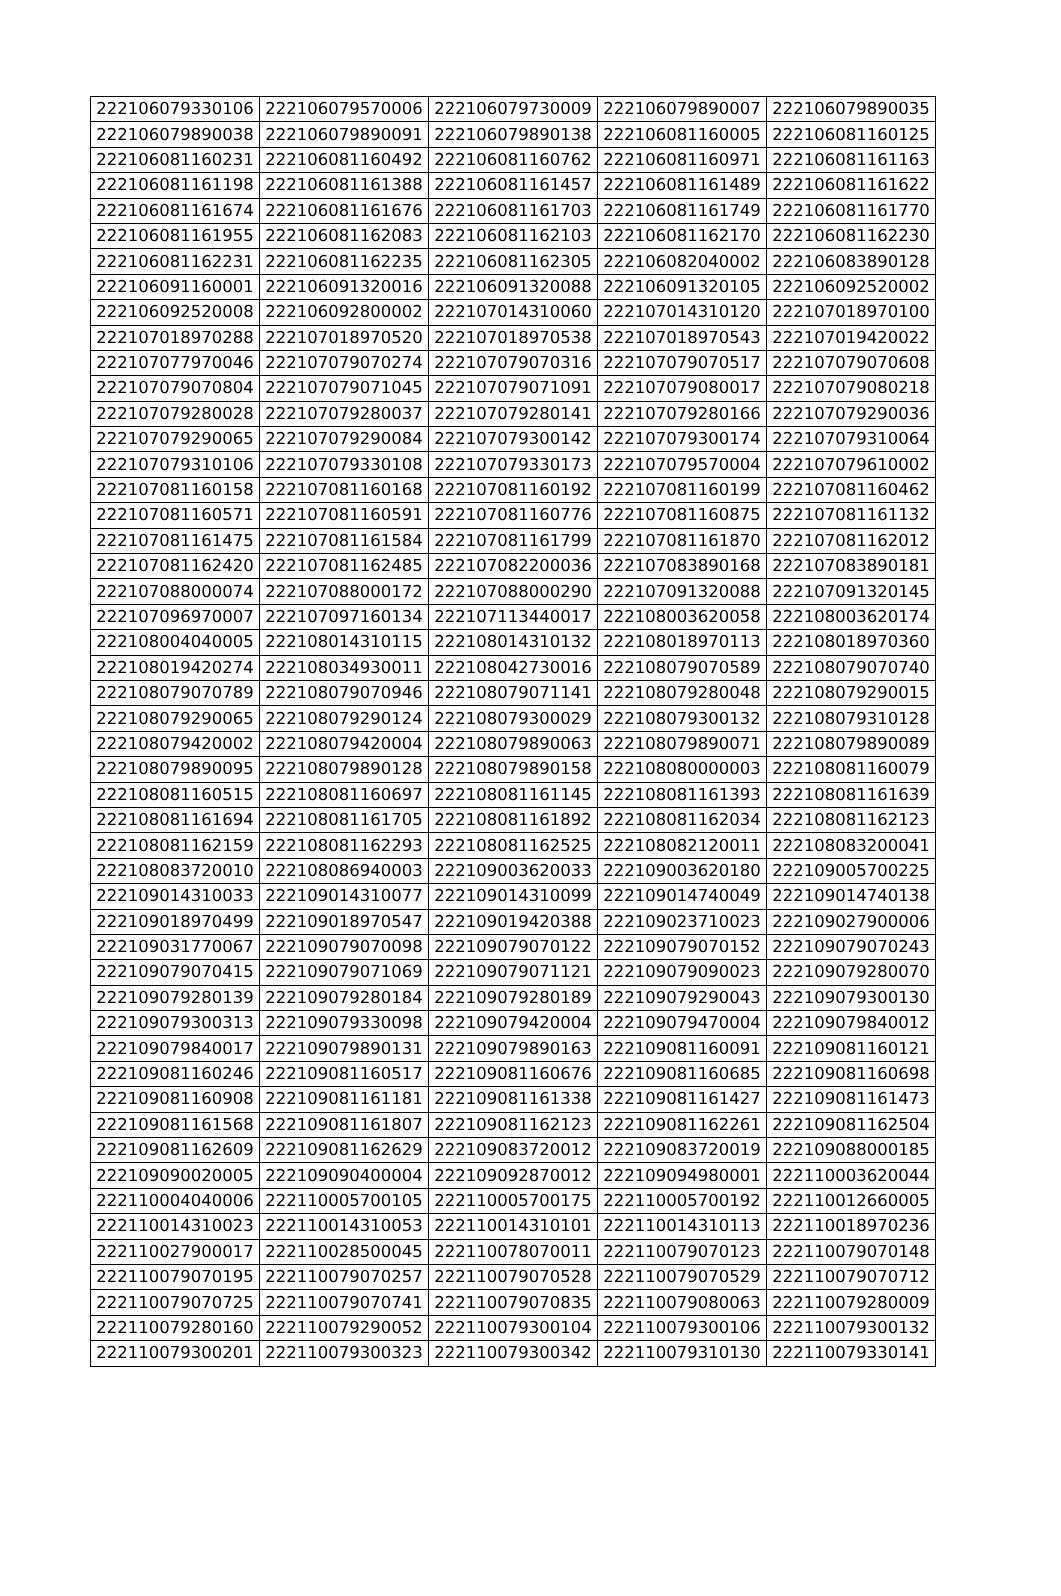| 222106079330106 | 222106079570006 | 222106079730009 | 222106079890007 | 222106079890035 |
| 222106079890038 | 222106079890091 | 222106079890138 | 222106081160005 | 222106081160125 |
| 222106081160231 | 222106081160492 | 222106081160762 | 222106081160971 | 222106081161163 |
| 222106081161198 | 222106081161388 | 222106081161457 | 222106081161489 | 222106081161622 |
| 222106081161674 | 222106081161676 | 222106081161703 | 222106081161749 | 222106081161770 |
| 222106081161955 | 222106081162083 | 222106081162103 | 222106081162170 | 222106081162230 |
| 222106081162231 | 222106081162235 | 222106081162305 | 222106082040002 | 222106083890128 |
| 222106091160001 | 222106091320016 | 222106091320088 | 222106091320105 | 222106092520002 |
| 222106092520008 | 222106092800002 | 222107014310060 | 222107014310120 | 222107018970100 |
| 222107018970288 | 222107018970520 | 222107018970538 | 222107018970543 | 222107019420022 |
| 222107077970046 | 222107079070274 | 222107079070316 | 222107079070517 | 222107079070608 |
| 222107079070804 | 222107079071045 | 222107079071091 | 222107079080017 | 222107079080218 |
| 222107079280028 | 222107079280037 | 222107079280141 | 222107079280166 | 222107079290036 |
| 222107079290065 | 222107079290084 | 222107079300142 | 222107079300174 | 222107079310064 |
| 222107079310106 | 222107079330108 | 222107079330173 | 222107079570004 | 222107079610002 |
| 222107081160158 | 222107081160168 | 222107081160192 | 222107081160199 | 222107081160462 |
| 222107081160571 | 222107081160591 | 222107081160776 | 222107081160875 | 222107081161132 |
| 222107081161475 | 222107081161584 | 222107081161799 | 222107081161870 | 222107081162012 |
| 222107081162420 | 222107081162485 | 222107082200036 | 222107083890168 | 222107083890181 |
| 222107088000074 | 222107088000172 | 222107088000290 | 222107091320088 | 222107091320145 |
| 222107096970007 | 222107097160134 | 222107113440017 | 222108003620058 | 222108003620174 |
| 222108004040005 | 222108014310115 | 222108014310132 | 222108018970113 | 222108018970360 |
| 222108019420274 | 222108034930011 | 222108042730016 | 222108079070589 | 222108079070740 |
| 222108079070789 | 222108079070946 | 222108079071141 | 222108079280048 | 222108079290015 |
| 222108079290065 | 222108079290124 | 222108079300029 | 222108079300132 | 222108079310128 |
| 222108079420002 | 222108079420004 | 222108079890063 | 222108079890071 | 222108079890089 |
| 222108079890095 | 222108079890128 | 222108079890158 | 222108080000003 | 222108081160079 |
| 222108081160515 | 222108081160697 | 222108081161145 | 222108081161393 | 222108081161639 |
| 222108081161694 | 222108081161705 | 222108081161892 | 222108081162034 | 222108081162123 |
| 222108081162159 | 222108081162293 | 222108081162525 | 222108082120011 | 222108083200041 |
| 222108083720010 | 222108086940003 | 222109003620033 | 222109003620180 | 222109005700225 |
| 222109014310033 | 222109014310077 | 222109014310099 | 222109014740049 | 222109014740138 |
| 222109018970499 | 222109018970547 | 222109019420388 | 222109023710023 | 222109027900006 |
| 222109031770067 | 222109079070098 | 222109079070122 | 222109079070152 | 222109079070243 |
| 222109079070415 | 222109079071069 | 222109079071121 | 222109079090023 | 222109079280070 |
| 222109079280139 | 222109079280184 | 222109079280189 | 222109079290043 | 222109079300130 |
| 222109079300313 | 222109079330098 | 222109079420004 | 222109079470004 | 222109079840012 |
| 222109079840017 | 222109079890131 | 222109079890163 | 222109081160091 | 222109081160121 |
| 222109081160246 | 222109081160517 | 222109081160676 | 222109081160685 | 222109081160698 |
| 222109081160908 | 222109081161181 | 222109081161338 | 222109081161427 | 222109081161473 |
| 222109081161568 | 222109081161807 | 222109081162123 | 222109081162261 | 222109081162504 |
| 222109081162609 | 222109081162629 | 222109083720012 | 222109083720019 | 222109088000185 |
| 222109090020005 | 222109090400004 | 222109092870012 | 222109094980001 | 222110003620044 |
| 222110004040006 | 222110005700105 | 222110005700175 | 222110005700192 | 222110012660005 |
| 222110014310023 | 222110014310053 | 222110014310101 | 222110014310113 | 222110018970236 |
| 222110027900017 | 222110028500045 | 222110078070011 | 222110079070123 | 222110079070148 |
| 222110079070195 | 222110079070257 | 222110079070528 | 222110079070529 | 222110079070712 |
| 222110079070725 | 222110079070741 | 222110079070835 | 222110079080063 | 222110079280009 |
| 222110079280160 | 222110079290052 | 222110079300104 | 222110079300106 | 222110079300132 |
| 222110079300201 | 222110079300323 | 222110079300342 | 222110079310130 | 222110079330141 |